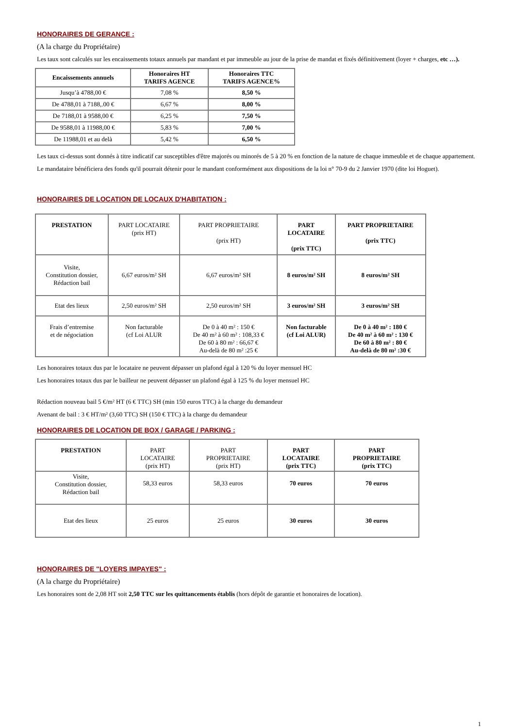HONORAIRES DE GERANCE :
(A la charge du Propriétaire)
Les taux sont calculés sur les encaissements totaux annuels par mandant et par immeuble au jour de la prise de mandat et fixés définitivement (loyer + charges, etc …).
| Encaissements annuels | Honoraires HT TARIFS AGENCE | Honoraires TTC TARIFS AGENCE% |
| --- | --- | --- |
| Jusqu’à 4788,00 € | 7,08 % | 8,50 % |
| De 4788,01 à 7188,.00 € | 6,67 % | 8,00 % |
| De 7188,01 à 9588,00 € | 6,25 % | 7,50 % |
| De 9588,01 à 11988,00 € | 5,83 % | 7,00 % |
| De 11988,01 et au delà | 5,42 % | 6,50 % |
Les taux ci-dessus sont donnés à titre indicatif car susceptibles d'être majorés ou minorés de 5 à 20 % en fonction de la nature de chaque immeuble et de chaque appartement.
Le mandataire bénéficiera des fonds qu'il pourrait détenir pour le mandant conformément aux dispositions de la loi n° 70-9 du 2 Janvier 1970 (dite loi Hoguet).
HONORAIRES DE LOCATION DE LOCAUX D'HABITATION :
| PRESTATION | PART LOCATAIRE (prix HT) | PART PROPRIETAIRE (prix HT) | PART LOCATAIRE (prix TTC) | PART PROPRIETAIRE (prix TTC) |
| Visite, Constitution dossier, Rédaction bail | 6,67 euros/m² SH | 6,67 euros/m² SH | 8 euros/m² SH | 8 euros/m² SH |
| Etat des lieux | 2,50 euros/m² SH | 2,50 euros/m² SH | 3 euros/m² SH | 3 euros/m² SH |
| Frais d’entremise et de négociation | Non facturable (cf Loi ALUR | De 0 à 40 m² : 150 € De 40 m² à 60 m² : 108,33 € De 60 à 80 m² : 66,67 € Au-delà de 80 m² :25 € | Non facturable (cf Loi ALUR) | De 0 à 40 m² : 180 € De 40 m² à 60 m² : 130 € De 60 à 80 m² : 80 € Au-delà de 80 m² :30 € |
Les honoraires totaux dus par le locataire ne peuvent dépasser un plafond égal à 120 % du loyer mensuel HC
Les honoraires totaux dus par le bailleur ne peuvent dépasser un plafond égal à 125 % du loyer mensuel HC
Rédaction nouveau bail 5 €/m² HT (6 € TTC) SH (min 150 euros TTC) à la charge du demandeur
Avenant de bail : 3 € HT/m² (3,60 TTC) SH (150 € TTC) à la charge du demandeur
HONORAIRES DE LOCATION DE BOX / GARAGE / PARKING :
| PRESTATION | PART LOCATAIRE (prix HT) | PART PROPRIETAIRE (prix HT) | PART LOCATAIRE (prix TTC) | PART PROPRIETAIRE (prix TTC) |
| Visite, Constitution dossier, Rédaction bail | 58,33 euros | 58,33 euros | 70 euros | 70 euros |
| Etat des lieux | 25 euros | 25 euros | 30 euros | 30 euros |
HONORAIRES DE "LOYERS IMPAYES" :
(A la charge du Propriétaire)
Les honoraires sont de 2,08 HT soit 2,50 TTC sur les quittancements établis (hors dépôt de garantie et honoraires de location).
1